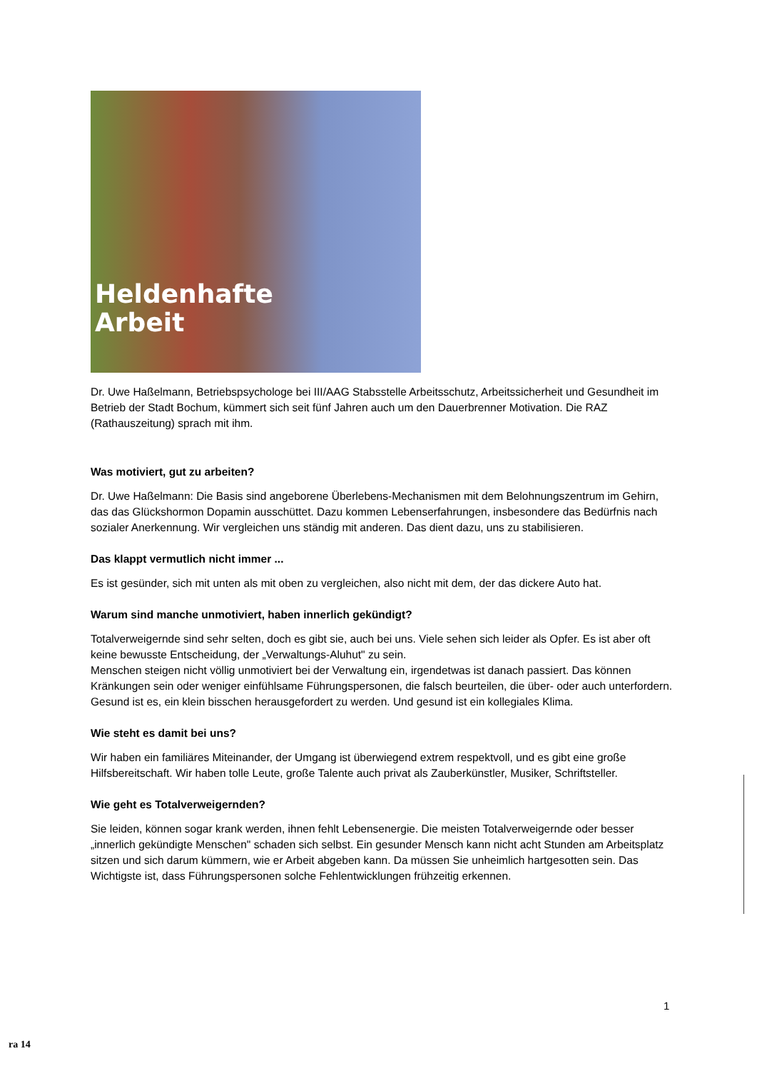Heldenhafte
Arbeit
Dr. Uwe Haßelmann, Betriebspsychologe bei III/AAG Stabsstelle Arbeitsschutz, Arbeitssicherheit und Gesundheit im Betrieb der Stadt Bochum, kümmert sich seit fünf Jahren auch um den Dauerbrenner Motivation. Die RAZ (Rathauszeitung) sprach mit ihm.
Was motiviert, gut zu arbeiten?
Dr. Uwe Haßelmann: Die Basis sind angeborene Überlebens-Mechanismen mit dem Belohnungszentrum im Gehirn, das das Glückshormon Dopamin ausschüttet. Dazu kommen Lebenserfahrungen, insbesondere das Bedürfnis nach sozialer Anerkennung. Wir vergleichen uns ständig mit anderen. Das dient dazu, uns zu stabilisieren.
Das klappt vermutlich nicht immer ...
Es ist gesünder, sich mit unten als mit oben zu vergleichen, also nicht mit dem, der das dickere Auto hat.
Warum sind manche unmotiviert, haben innerlich gekündigt?
Totalverweigernde sind sehr selten, doch es gibt sie, auch bei uns. Viele sehen sich leider als Opfer. Es ist aber oft keine bewusste Entscheidung, der „Verwaltungs-Aluhut" zu sein.
Menschen steigen nicht völlig unmotiviert bei der Verwaltung ein, irgendetwas ist danach passiert. Das können Kränkungen sein oder weniger einfühlsame Führungspersonen, die falsch beurteilen, die über- oder auch unterfordern. Gesund ist es, ein klein bisschen herausgefordert zu werden. Und gesund ist ein kollegiales Klima.
Wie steht es damit bei uns?
Wir haben ein familiäres Miteinander, der Umgang ist überwiegend extrem respektvoll, und es gibt eine große Hilfsbereitschaft. Wir haben tolle Leute, große Talente auch privat als Zauberkünstler, Musiker, Schriftsteller.
Wie geht es Totalverweigernden?
Sie leiden, können sogar krank werden, ihnen fehlt Lebensenergie. Die meisten Totalverweigernde oder besser „innerlich gekündigte Menschen" schaden sich selbst. Ein gesunder Mensch kann nicht acht Stunden am Arbeitsplatz sitzen und sich darum kümmern, wie er Arbeit abgeben kann. Da müssen Sie unheimlich hartgesotten sein. Das Wichtigste ist, dass Führungspersonen solche Fehlentwicklungen frühzeitig erkennen.
1
ra 14